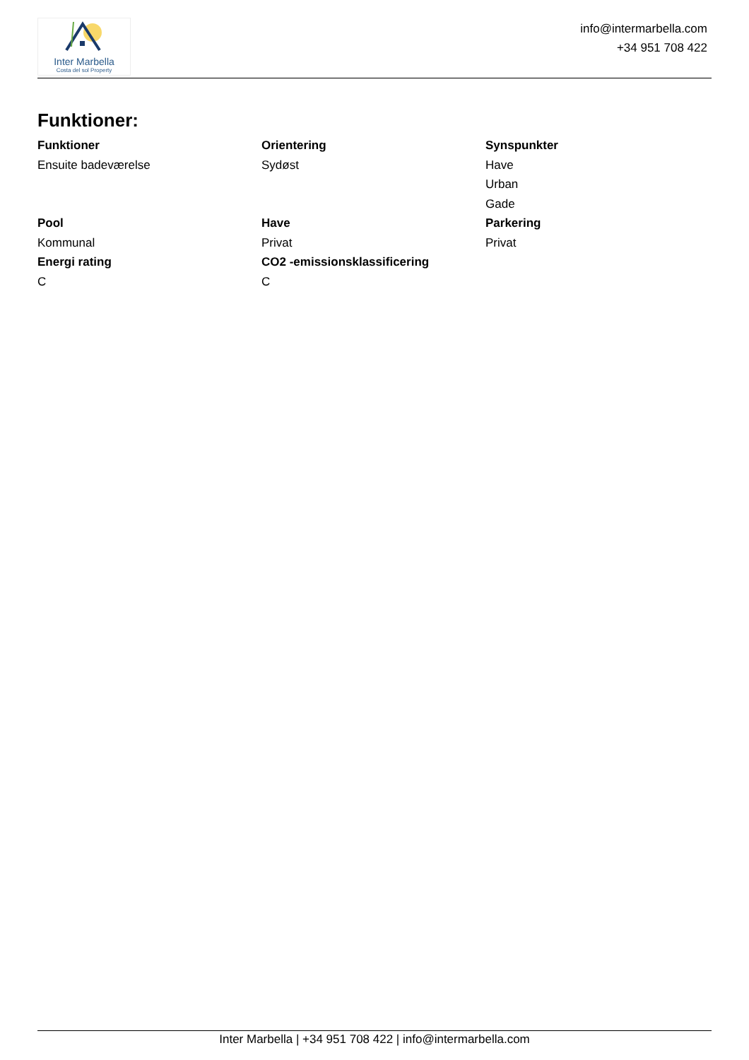Inter Marbella
Costa del sol Property
info@intermarbella.com
+34 951 708 422
Funktioner:
Funktioner
Ensuite badeværelse
Orientering
Sydøst
Synspunkter
Have
Urban
Gade
Pool
Kommunal
Have
Privat
Parkering
Privat
Energi rating
C
CO2 -emissionsklassificering
C
Inter Marbella | +34 951 708 422 | info@intermarbella.com